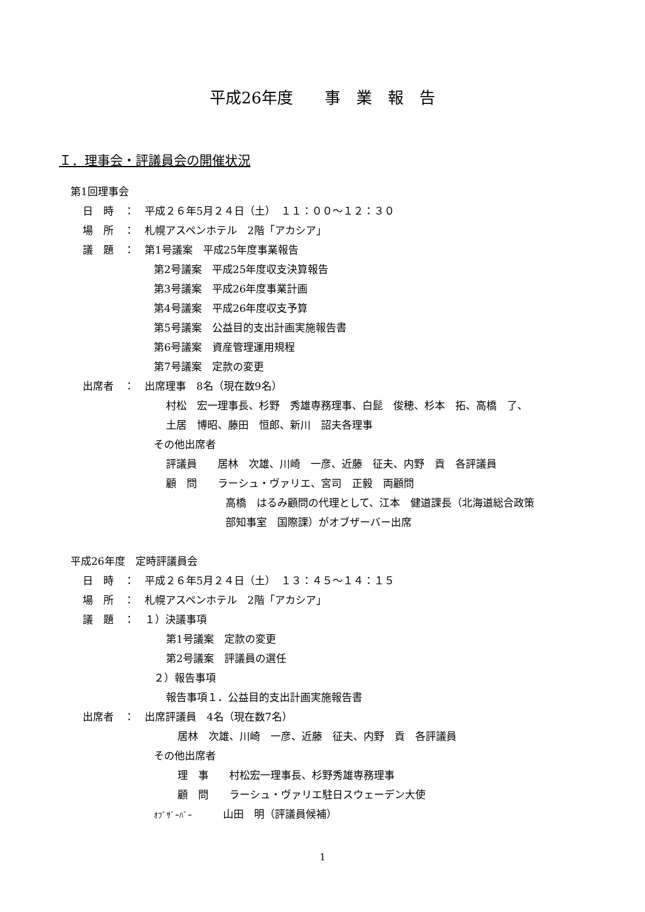平成26年度　　事　業　報　告
Ｉ．理事会・評議員会の開催状況
第1回理事会
日　時　：　平成２６年5月２４日（土）　１１：００～１２：３０
場　所　：　札幌アスペンホテル　2階「アカシア」
議　題　：　第1号議案　平成25年度事業報告
第2号議案　平成25年度収支決算報告
第3号議案　平成26年度事業計画
第4号議案　平成26年度収支予算
第5号議案　公益目的支出計画実施報告書
第6号議案　資産管理運用規程
第7号議案　定款の変更
出席者　：　出席理事　8名（現在数9名）
村松　宏一理事長、杉野　秀雄専務理事、白髭　俊穂、杉本　拓、高橋　了、
土居　博昭、藤田　恒郎、新川　詔夫各理事
その他出席者
評議員　　居林　次雄、川崎　一彦、近藤　征夫、内野　貢　各評議員
顧　問　　ラーシュ・ヴァリエ、宮司　正毅　両顧問
高橋　はるみ顧問の代理として、江本　健道課長（北海道総合政策
部知事室　国際課）がオブザーバー出席
平成26年度　定時評議員会
日　時　：　平成２６年5月２４日（土）　１３：４５～１４：１５
場　所　：　札幌アスペンホテル　2階「アカシア」
議　題　：　１）決議事項
第1号議案　定款の変更
第2号議案　評議員の選任
２）報告事項
報告事項１．公益目的支出計画実施報告書
出席者　：　出席評議員　4名（現在数7名）
居林　次雄、川崎　一彦、近藤　征夫、内野　貢　各評議員
その他出席者
理　事　　村松宏一理事長、杉野秀雄専務理事
顧　問　　ラーシュ・ヴァリエ駐日スウェーデン大使
ｵﾌﾞｻﾞｰﾊﾞｰ　　　山田　明（評議員候補）
1